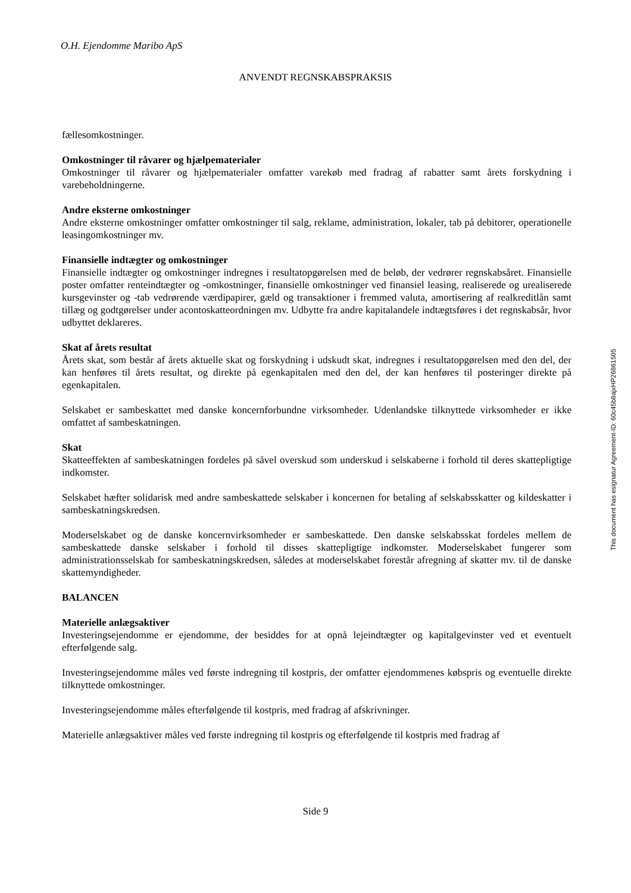O.H. Ejendomme Maribo ApS
ANVENDT REGNSKABSPRAKSIS
fællesomkostninger.
Omkostninger til råvarer og hjælpematerialer
Omkostninger til råvarer og hjælpematerialer omfatter varekøb med fradrag af rabatter samt årets forskydning i varebeholdningerne.
Andre eksterne omkostninger
Andre eksterne omkostninger omfatter omkostninger til salg, reklame, administration, lokaler, tab på debitorer, operationelle leasingomkostninger mv.
Finansielle indtægter og omkostninger
Finansielle indtægter og omkostninger indregnes i resultatopgørelsen med de beløb, der vedrører regnskabsåret. Finansielle poster omfatter renteindtægter og -omkostninger, finansielle omkostninger ved finansiel leasing, realiserede og urealiserede kursgevinster og -tab vedrørende værdipapirer, gæld og transaktioner i fremmed valuta, amortisering af realkreditlån samt tillæg og godtgørelser under acontoskatteordningen mv. Udbytte fra andre kapitalandele indtægtsføres i det regnskabsår, hvor udbyttet deklareres.
Skat af årets resultat
Årets skat, som består af årets aktuelle skat og forskydning i udskudt skat, indregnes i resultatopgørelsen med den del, der kan henføres til årets resultat, og direkte på egenkapitalen med den del, der kan henføres til posteringer direkte på egenkapitalen.
Selskabet er sambeskattet med danske koncernforbundne virksomheder. Udenlandske tilknyttede virksomheder er ikke omfattet af sambeskatningen.
Skat
Skatteeffekten af sambeskatningen fordeles på såvel overskud som underskud i selskaberne i forhold til deres skattepligtige indkomster.
Selskabet hæfter solidarisk med andre sambeskattede selskaber i koncernen for betaling af selskabsskatter og kildeskatter i sambeskatningskredsen.
Moderselskabet og de danske koncernvirksomheder er sambeskattede. Den danske selskabsskat fordeles mellem de sambeskattede danske selskaber i forhold til disses skattepligtige indkomster. Moderselskabet fungerer som administrationsselskab for sambeskatningskredsen, således at moderselskabet forestår afregning af skatter mv. til de danske skattemyndigheder.
BALANCEN
Materielle anlægsaktiver
Investeringsejendomme er ejendomme, der besiddes for at opnå lejeindtægter og kapitalgevinster ved et eventuelt efterfølgende salg.
Investeringsejendomme måles ved første indregning til kostpris, der omfatter ejendommenes købspris og eventuelle direkte tilknyttede omkostninger.
Investeringsejendomme måles efterfølgende til kostpris, med fradrag af afskrivninger.
Materielle anlægsaktiver måles ved første indregning til kostpris og efterfølgende til kostpris med fradrag af
Side 9
This document has esignatur Agreement-ID: 60c45b8ajxHP26861505